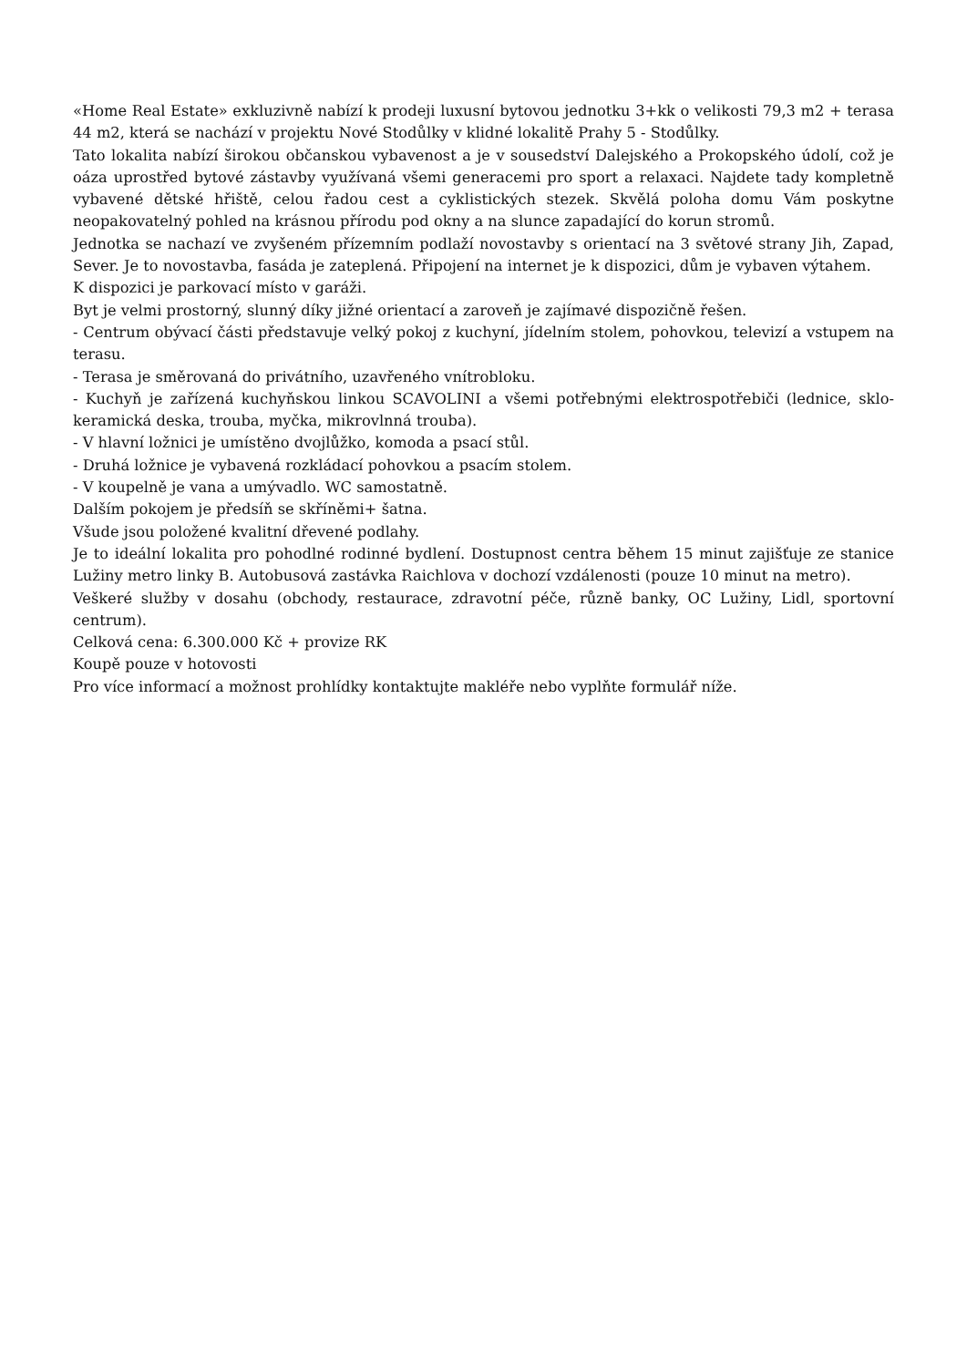«Home Real Estate» exkluzivně nabízí k prodeji luxusní bytovou jednotku 3+kk o velikosti 79,3 m2 + terasa 44 m2, která se nachází v projektu Nové Stodůlky v klidné lokalitě Prahy 5 - Stodůlky.
Tato lokalita nabízí širokou občanskou vybavenost a je v sousedství Dalejského a Prokopského údolí, což je oáza uprostřed bytové zástavby využívaná všemi generacemi pro sport a relaxaci. Najdete tady kompletně vybavené dětské hřiště, celou řadou cest a cyklistických stezek. Skvělá poloha domu Vám poskytne neopakovatelný pohled na krásnou přírodu pod okny a na slunce zapadající do korun stromů.
Jednotka se nachazí ve zvyšeném přízemním podlaží novostavby s orientací na 3 světové strany Jih, Zapad, Sever. Je to novostavba, fasáda je zateplená. Připojení na internet je k dispozici, dům je vybaven výtahem.
K dispozici je parkovací místo v garáži.
Byt je velmi prostorný, slunný díky jižné orientací a zaroveň je zajímavé dispozičně řešen.
- Centrum obývací části představuje velký pokoj z kuchyní, jídelním stolem, pohovkou, televizí a vstupem na terasu.
- Terasa je směrovaná do privátního, uzavřeného vnítrobloku.
- Kuchyň je zařízená kuchyňskou linkou SCAVOLINI a všemi potřebnými elektrospotřebiči (lednice, sklo-keramická deska, trouba, myčka, mikrovlnná trouba).
- V hlavní ložnici je umístěno dvojlůžko, komoda a psací stůl.
- Druhá ložnice je vybavená rozkládací pohovkou a psacím stolem.
- V koupelně je vana a umývadlo. WC samostatně.
Dalším pokojem je předsíň se skříněmi+ šatna.
Všude jsou položené kvalitní dřevené podlahy.
Je to ideální lokalita pro pohodlné rodinné bydlení. Dostupnost centra během 15 minut zajišťuje ze stanice Lužiny metro linky B. Autobusová zastávka Raichlova v dochozí vzdálenosti (pouze 10 minut na metro).
Veškeré služby v dosahu (obchody, restaurace, zdravotní péče, různě banky, OC Lužiny, Lidl, sportovní centrum).
Celková cena: 6.300.000 Kč + provize RK
Koupě pouze v hotovosti
Pro více informací a možnost prohlídky kontaktujte makléře nebo vyplňte formulář níže.